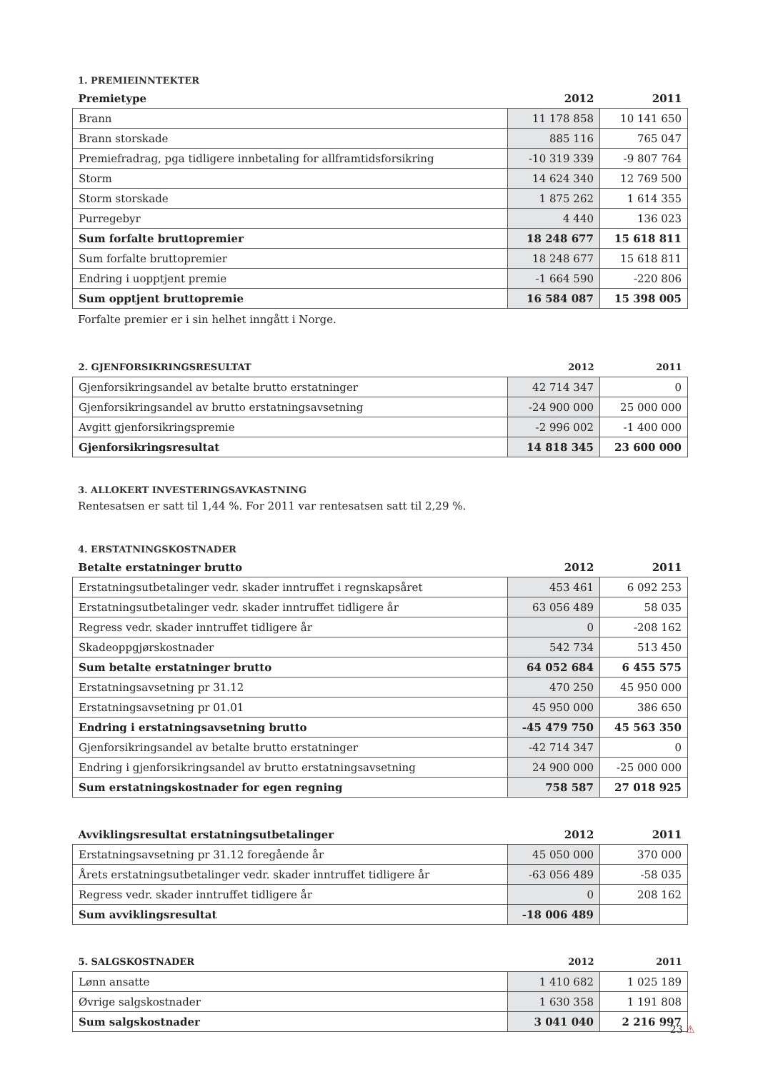1. PREMIEINNTEKTER
| Premietype | 2012 | 2011 |
| --- | --- | --- |
| Brann | 11 178 858 | 10 141 650 |
| Brann storskade | 885 116 | 765 047 |
| Premiefradrag, pga tidligere innbetaling for allframtidsforsikring | -10 319 339 | -9 807 764 |
| Storm | 14 624 340 | 12 769 500 |
| Storm storskade | 1 875 262 | 1 614 355 |
| Purregebyr | 4 440 | 136 023 |
| Sum forfalte bruttopremier | 18 248 677 | 15 618 811 |
| Sum forfalte bruttopremier | 18 248 677 | 15 618 811 |
| Endring i uopptjent premie | -1 664 590 | -220 806 |
| Sum opptjent bruttopremie | 16 584 087 | 15 398 005 |
Forfalte premier er i sin helhet inngått i Norge.
| 2. GJENFORSIKRINGSRESULTAT | 2012 | 2011 |
| --- | --- | --- |
| Gjenforsikringsandel av betalte brutto erstatninger | 42 714 347 | 0 |
| Gjenforsikringsandel av brutto erstatningsavsetning | -24 900 000 | 25 000 000 |
| Avgitt gjenforsikringspremie | -2 996 002 | -1 400 000 |
| Gjenforsikringsresultat | 14 818 345 | 23 600 000 |
3. ALLOKERT INVESTERINGSAVKASTNING
Rentesatsen er satt til 1,44 %. For 2011 var rentesatsen satt til 2,29 %.
4. ERSTATNINGSKOSTNADER
| Betalte erstatninger brutto | 2012 | 2011 |
| --- | --- | --- |
| Erstatningsutbetalinger vedr. skader inntruffet i regnskapsåret | 453 461 | 6 092 253 |
| Erstatningsutbetalinger vedr. skader inntruffet tidligere år | 63 056 489 | 58 035 |
| Regress vedr. skader inntruffet tidligere år | 0 | -208 162 |
| Skadeoppgjørskostnader | 542 734 | 513 450 |
| Sum betalte erstatninger brutto | 64 052 684 | 6 455 575 |
| Erstatningsavsetning pr 31.12 | 470 250 | 45 950 000 |
| Erstatningsavsetning pr 01.01 | 45 950 000 | 386 650 |
| Endring i erstatningsavsetning brutto | -45 479 750 | 45 563 350 |
| Gjenforsikringsandel av betalte brutto erstatninger | -42 714 347 | 0 |
| Endring i gjenforsikringsandel av brutto erstatningsavsetning | 24 900 000 | -25 000 000 |
| Sum erstatningskostnader for egen regning | 758 587 | 27 018 925 |
| Avviklingsresultat erstatningsutbetalinger | 2012 | 2011 |
| --- | --- | --- |
| Erstatningsavsetning pr 31.12 foregående år | 45 050 000 | 370 000 |
| Årets erstatningsutbetalinger vedr. skader inntruffet tidligere år | -63 056 489 | -58 035 |
| Regress vedr. skader inntruffet tidligere år | 0 | 208 162 |
| Sum avviklingsresultat | -18 006 489 | |
| 5. SALGSKOSTNADER | 2012 | 2011 |
| --- | --- | --- |
| Lønn ansatte | 1 410 682 | 1 025 189 |
| Øvrige salgskostnader | 1 630 358 | 1 191 808 |
| Sum salgskostnader | 3 041 040 | 2 216 997 |
23 ⚠